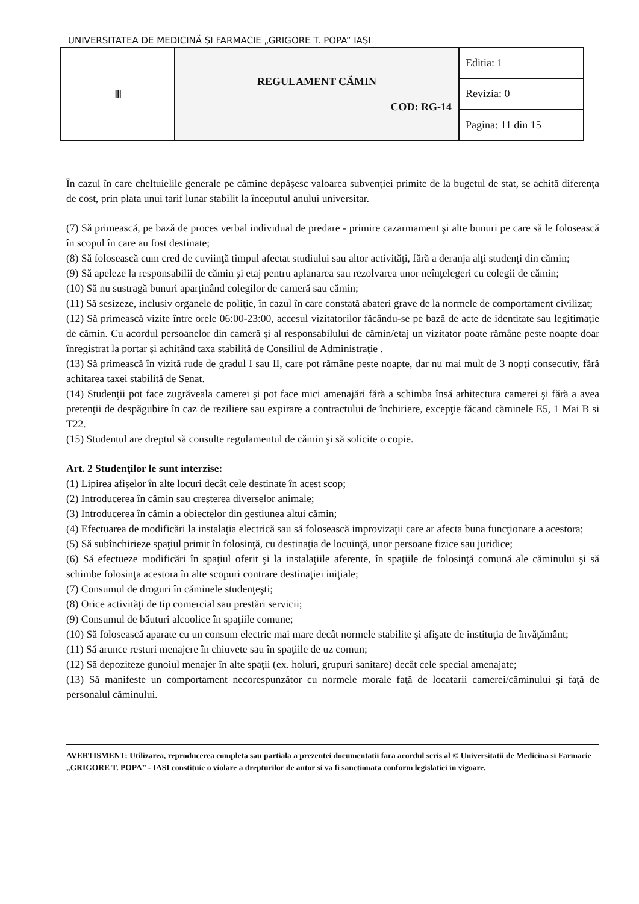UNIVERSITATEA DE MEDICINĂ ŞI FARMACIE „GRIGORE T. POPA” IAŞI
| Ⅲ | REGULAMENT CĂMIN COD: RG-14 | Editia: 1 |
| | | Revizia: 0 |
| | | Pagina: 11 din 15 |
În cazul în care cheltuielile generale pe cămine depăşesc valoarea subvenţiei primite de la bugetul de stat, se achită diferenţa de cost, prin plata unui tarif lunar stabilit la începutul anului universitar.
(7) Să primească, pe bază de proces verbal individual de predare - primire cazarmament şi alte bunuri pe care să le folosească în scopul în care au fost destinate;
(8) Să folosească cum cred de cuviinţă timpul afectat studiului sau altor activităţi, fără a deranja alţi studenţi din cămin;
(9) Să apeleze la responsabilii de cămin şi etaj pentru aplanarea sau rezolvarea unor neînţelegeri cu colegii de cămin;
(10) Să nu sustragă bunuri aparţinând colegilor de cameră sau cămin;
(11) Să sesizeze, inclusiv organele de poliţie, în cazul în care constată abateri grave de la normele de comportament civilizat;
(12) Să primească vizite între orele 06:00-23:00, accesul vizitatorilor făcându-se pe bază de acte de identitate sau legitimaţie de cămin. Cu acordul persoanelor din cameră şi al responsabilului de cămin/etaj un vizitator poate rămâne peste noapte doar înregistrat la portar şi achitând taxa stabilită de Consiliul de Administraţie .
(13) Să primească în vizită rude de gradul I sau II, care pot rămâne peste noapte, dar nu mai mult de 3 nopţi consecutiv, fără achitarea taxei stabilită de Senat.
(14) Studenţii pot face zugrăveala camerei şi pot face mici amenajări fără a schimba însă arhitectura camerei şi fără a avea pretenţii de despăgubire în caz de reziliere sau expirare a contractului de închiriere, excepţie făcand căminele E5, 1 Mai B si T22.
(15) Studentul are dreptul să consulte regulamentul de cămin şi să solicite o copie.
Art. 2 Studenţilor le sunt interzise:
(1) Lipirea afişelor în alte locuri decât cele destinate în acest scop;
(2) Introducerea în cămin sau creşterea diverselor animale;
(3) Introducerea în cămin a obiectelor din gestiunea altui cămin;
(4) Efectuarea de modificări la instalaţia electrică sau să folosească improvizaţii care ar afecta buna funcţionare a acestora;
(5) Să subînchirieze spaţiul primit în folosinţă, cu destinaţia de locuinţă, unor persoane fizice sau juridice;
(6) Să efectueze modificări în spaţiul oferit şi la instalaţiile aferente, în spaţiile de folosinţă comună ale căminului şi să schimbe folosinţa acestora în alte scopuri contrare destinaţiei iniţiale;
(7) Consumul de droguri în căminele studenţeşti;
(8) Orice activităţi de tip comercial sau prestări servicii;
(9) Consumul de băuturi alcoolice în spaţiile comune;
(10) Să folosească aparate cu un consum electric mai mare decât normele stabilite şi afişate de instituţia de învăţământ;
(11) Să arunce resturi menajere în chiuvete sau în spaţiile de uz comun;
(12) Să depoziteze gunoiul menajer în alte spaţii (ex. holuri, grupuri sanitare) decât cele special amenajate;
(13) Să manifeste un comportament necorespunzător cu normele morale faţă de locatarii camerei/căminului şi faţă de personalul căminului.
AVERTISMENT: Utilizarea, reproducerea completa sau partiala a prezentei documentatii fara acordul scris al © Universitatii de Medicina si Farmacie „GRIGORE T. POPA” - IASI constituie o violare a drepturilor de autor si va fi sanctionata conform legislatiei in vigoare.